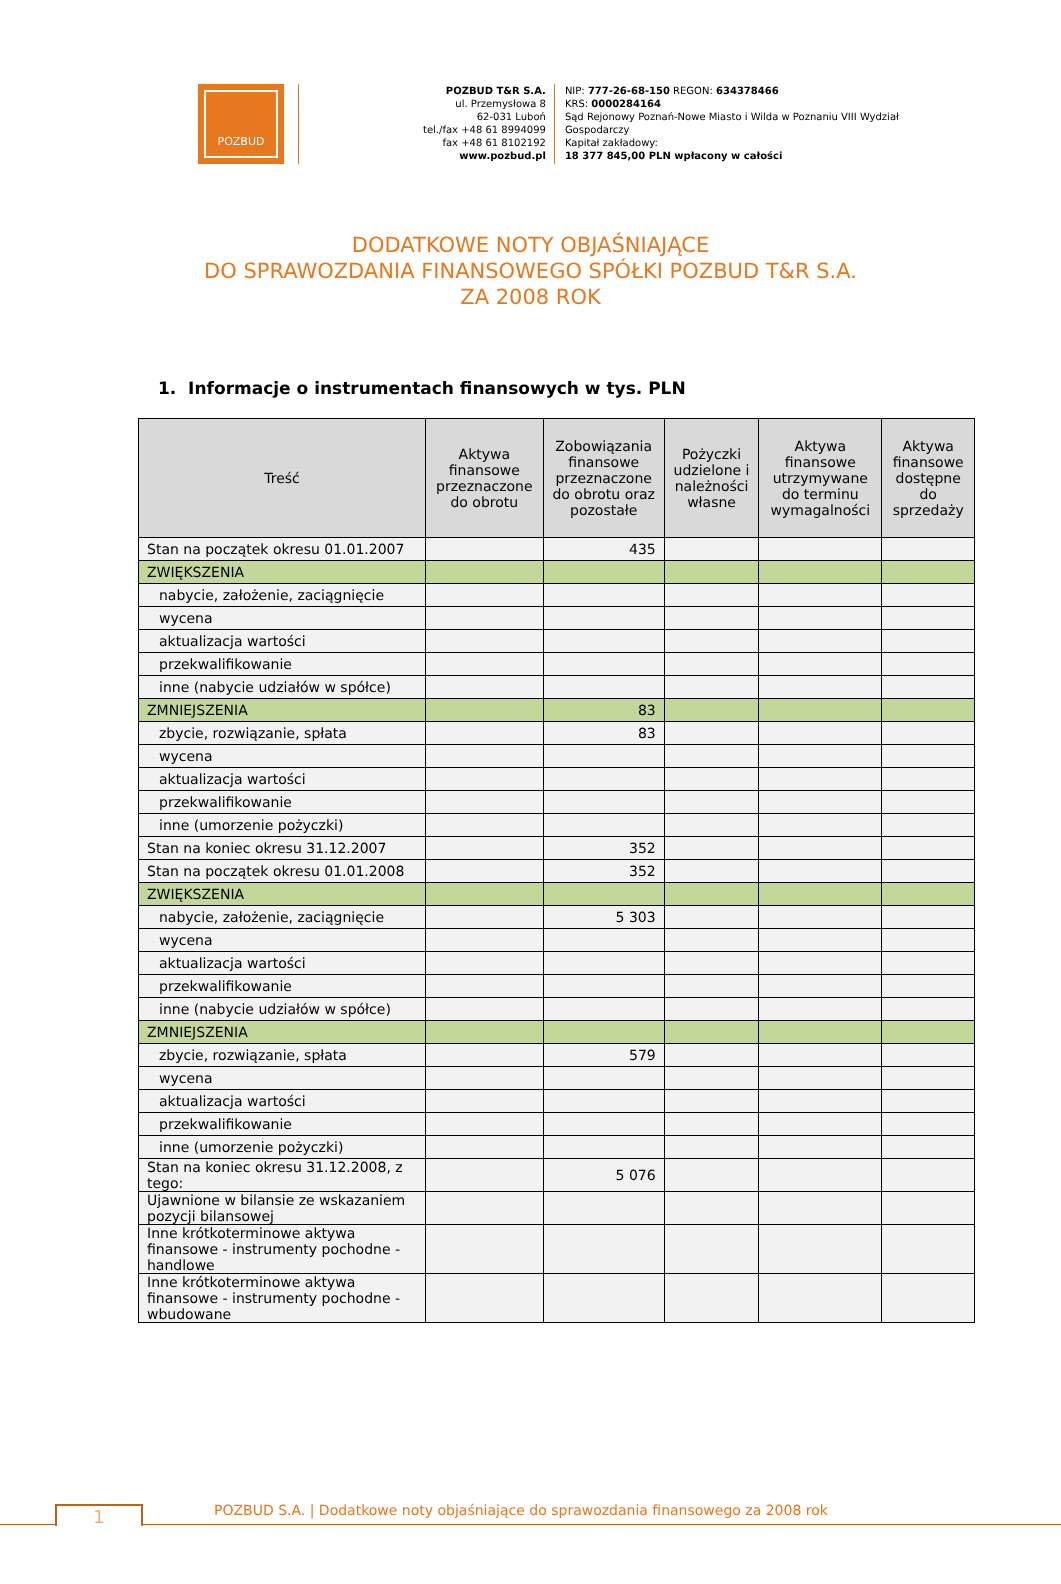POZBUD
POZBUD T&R S.A.
ul. Przemysłowa 8
62-031 Luboń
tel./fax +48 61 8994099
fax +48 61 8102192
www.pozbud.pl
NIP: 777-26-68-150 REGON: 634378466
KRS: 0000284164
Sąd Rejonowy Poznań-Nowe Miasto i Wilda w Poznaniu VIII Wydział Gospodarczy
Kapitał zakładowy:
18 377 845,00 PLN wpłacony w całości
DODATKOWE NOTY OBJAŚNIAJĄCE
DO SPRAWOZDANIA FINANSOWEGO SPÓŁKI POZBUD T&R S.A.
ZA 2008 ROK
1. Informacje o instrumentach finansowych w tys. PLN
| Treść | Aktywa finansowe przeznaczone do obrotu | Zobowiązania finansowe przeznaczone do obrotu oraz pozostałe | Pożyczki udzielone i należności własne | Aktywa finansowe utrzymywane do terminu wymagalności | Aktywa finansowe dostępne do sprzedaży |
| --- | --- | --- | --- | --- | --- |
| Stan na początek okresu 01.01.2007 | | 435 | | | |
| ZWIĘKSZENIA | | | | | |
| nabycie, założenie, zaciągnięcie | | | | | |
| wycena | | | | | |
| aktualizacja wartości | | | | | |
| przekwalifikowanie | | | | | |
| inne (nabycie udziałów w spółce) | | | | | |
| ZMNIEJSZENIA | | 83 | | | |
| zbycie, rozwiązanie, spłata | | 83 | | | |
| wycena | | | | | |
| aktualizacja wartości | | | | | |
| przekwalifikowanie | | | | | |
| inne (umorzenie pożyczki) | | | | | |
| Stan na koniec okresu 31.12.2007 | | 352 | | | |
| Stan na początek okresu 01.01.2008 | | 352 | | | |
| ZWIĘKSZENIA | | | | | |
| nabycie, założenie, zaciągnięcie | | 5 303 | | | |
| wycena | | | | | |
| aktualizacja wartości | | | | | |
| przekwalifikowanie | | | | | |
| inne (nabycie udziałów w spółce) | | | | | |
| ZMNIEJSZENIA | | | | | |
| zbycie, rozwiązanie, spłata | | 579 | | | |
| wycena | | | | | |
| aktualizacja wartości | | | | | |
| przekwalifikowanie | | | | | |
| inne (umorzenie pożyczki) | | | | | |
| Stan na koniec okresu 31.12.2008, z tego: | | 5 076 | | | |
| Ujawnione w bilansie ze wskazaniem pozycji bilansowej | | | | | |
| Inne krótkoterminowe aktywa finansowe - instrumenty pochodne - handlowe | | | | | |
| Inne krótkoterminowe aktywa finansowe - instrumenty pochodne - wbudowane | | | | | |
1
POZBUD S.A. | Dodatkowe noty objaśniające do sprawozdania finansowego za 2008 rok